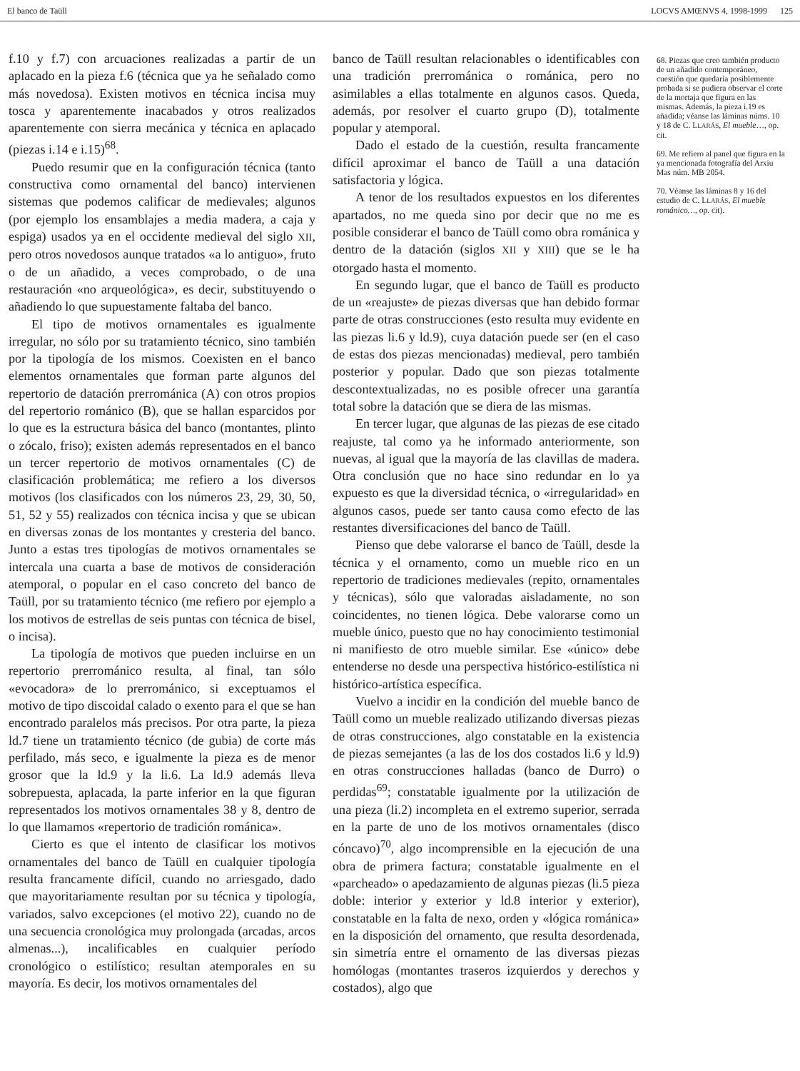El banco de Taüll LOCVS AMŒNVS 4, 1998-1999 125
f.10 y f.7) con arcuaciones realizadas a partir de un aplacado en la pieza f.6 (técnica que ya he señalado como más novedosa). Existen motivos en técnica incisa muy tosca y aparentemente inacabados y otros realizados aparentemente con sierra mecánica y técnica en aplacado (piezas i.14 e i.15)<sup>68</sup>.
Puedo resumir que en la configuración técnica (tanto constructiva como ornamental del banco) intervienen sistemas que podemos calificar de medievales; algunos (por ejemplo los ensamblajes a media madera, a caja y espiga) usados ya en el occidente medieval del siglo XII, pero otros novedosos aunque tratados «a lo antiguo», fruto o de un añadido, a veces comprobado, o de una restauración «no arqueológica», es decir, substituyendo o añadiendo lo que supuestamente faltaba del banco.
El tipo de motivos ornamentales es igualmente irregular, no sólo por su tratamiento técnico, sino también por la tipología de los mismos. Coexisten en el banco elementos ornamentales que forman parte algunos del repertorio de datación prerrománica (A) con otros propios del repertorio románico (B), que se hallan esparcidos por lo que es la estructura básica del banco (montantes, plinto o zócalo, friso); existen además representados en el banco un tercer repertorio de motivos ornamentales (C) de clasificación problemática; me refiero a los diversos motivos (los clasificados con los números 23, 29, 30, 50, 51, 52 y 55) realizados con técnica incisa y que se ubican en diversas zonas de los montantes y cresteria del banco. Junto a estas tres tipologías de motivos ornamentales se intercala una cuarta a base de motivos de consideración atemporal, o popular en el caso concreto del banco de Taüll, por su tratamiento técnico (me refiero por ejemplo a los motivos de estrellas de seis puntas con técnica de bisel, o incisa).
La tipología de motivos que pueden incluirse en un repertorio prerrománico resulta, al final, tan sólo «evocadora» de lo prerrománico, si exceptuamos el motivo de tipo discoidal calado o exento para el que se han encontrado paralelos más precisos. Por otra parte, la pieza ld.7 tiene un tratamiento técnico (de gubia) de corte más perfilado, más seco, e igualmente la pieza es de menor grosor que la ld.9 y la li.6. La ld.9 además lleva sobrepuesta, aplacada, la parte inferior en la que figuran representados los motivos ornamentales 38 y 8, dentro de lo que llamamos «repertorio de tradición románica».
Cierto es que el intento de clasificar los motivos ornamentales del banco de Taüll en cualquier tipología resulta francamente difícil, cuando no arriesgado, dado que mayoritariamente resultan por su técnica y tipología, variados, salvo excepciones (el motivo 22), cuando no de una secuencia cronológica muy prolongada (arcadas, arcos almenas...), incalificables en cualquier período cronológico o estilístico; resultan atemporales en su mayoría. Es decir, los motivos ornamentales del
banco de Taüll resultan relacionables o identificables con una tradición prerrománica o románica, pero no asimilables a ellas totalmente en algunos casos. Queda, además, por resolver el cuarto grupo (D), totalmente popular y atemporal.
Dado el estado de la cuestión, resulta francamente difícil aproximar el banco de Taüll a una datación satisfactoria y lógica.
A tenor de los resultados expuestos en los diferentes apartados, no me queda sino por decir que no me es posible considerar el banco de Taüll como obra románica y dentro de la datación (siglos XII y XIII) que se le ha otorgado hasta el momento.
En segundo lugar, que el banco de Taüll es producto de un «reajuste» de piezas diversas que han debido formar parte de otras construcciones (esto resulta muy evidente en las piezas li.6 y ld.9), cuya datación puede ser (en el caso de estas dos piezas mencionadas) medieval, pero también posterior y popular. Dado que son piezas totalmente descontextualizadas, no es posible ofrecer una garantía total sobre la datación que se diera de las mismas.
En tercer lugar, que algunas de las piezas de ese citado reajuste, tal como ya he informado anteriormente, son nuevas, al igual que la mayoría de las clavillas de madera. Otra conclusión que no hace sino redundar en lo ya expuesto es que la diversidad técnica, o «irregularidad» en algunos casos, puede ser tanto causa como efecto de las restantes diversificaciones del banco de Taüll.
Pienso que debe valorarse el banco de Taüll, desde la técnica y el ornamento, como un mueble rico en un repertorio de tradiciones medievales (repito, ornamentales y técnicas), sólo que valoradas aisladamente, no son coincidentes, no tienen lógica. Debe valorarse como un mueble único, puesto que no hay conocimiento testimonial ni manifiesto de otro mueble similar. Ese «único» debe entenderse no desde una perspectiva histórico-estilística ni histórico-artística específica.
Vuelvo a incidir en la condición del mueble banco de Taüll como un mueble realizado utilizando diversas piezas de otras construcciones, algo constatable en la existencia de piezas semejantes (a las de los dos costados li.6 y ld.9) en otras construcciones halladas (banco de Durro) o perdidas<sup>69</sup>; constatable igualmente por la utilización de una pieza (li.2) incompleta en el extremo superior, serrada en la parte de uno de los motivos ornamentales (disco cóncavo)<sup>70</sup>, algo incomprensible en la ejecución de una obra de primera factura; constatable igualmente en el «parcheado» o apedazamiento de algunas piezas (li.5 pieza doble: interior y exterior y ld.8 interior y exterior), constatable en la falta de nexo, orden y «lógica románica» en la disposición del ornamento, que resulta desordenada, sin simetría entre el ornamento de las diversas piezas homólogas (montantes traseros izquierdos y derechos y costados), algo que
68. Piezas que creo también producto de un añadido contemporáneo, cuestión que quedaría posiblemente probada si se pudiera observar el corte de la mortaja que figura en las mismas. Además, la pieza i.19 es añadida; véanse las láminas núms. 10 y 18 de C. LLARÁS, El mueble…, op. cit.
69. Me refiero al panel que figura en la ya mencionada fotografía del Arxiu Mas núm. MB 2054.
70. Véanse las láminas 8 y 16 del estudio de C. LLARÁS, El mueble románico…, op. cit).